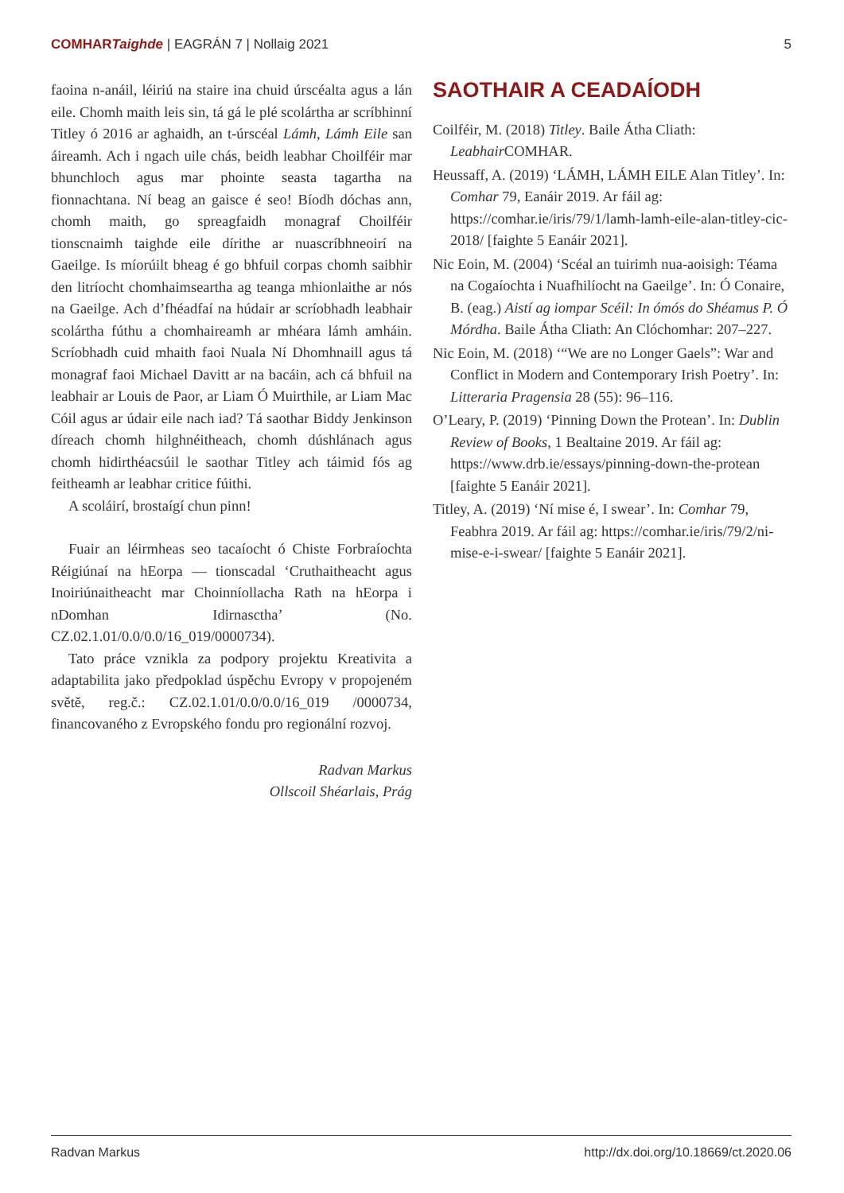COMHARTaighde | EAGRÁN 7 | Nollaig 2021 5
faoina n-anáil, léiriú na staire ina chuid úrscéalta agus a lán eile. Chomh maith leis sin, tá gá le plé scolártha ar scríbhinní Titley ó 2016 ar aghaidh, an t-úrscéal Lámh, Lámh Eile san áireamh. Ach i ngach uile chás, beidh leabhar Choilféir mar bhunchloch agus mar phointe seasta tagartha na fionnachtana. Ní beag an gaisce é seo! Bíodh dóchas ann, chomh maith, go spreagfaidh monagraf Choilféir tionscnaimh taighde eile dírithe ar nuascríbhneoirí na Gaeilge. Is míorúilt bheag é go bhfuil corpas chomh saibhir den litríocht chomhaimseartha ag teanga mhionlaithe ar nós na Gaeilge. Ach d’fhéadfaí na húdair ar scríobhadh leabhair scolártha fúthu a chomhaireamh ar mhéara lámh amháin. Scríobhadh cuid mhaith faoi Nuala Ní Dhomhnaill agus tá monagraf faoi Michael Davitt ar na bacáin, ach cá bhfuil na leabhair ar Louis de Paor, ar Liam Ó Muirthile, ar Liam Mac Cóil agus ar údair eile nach iad? Tá saothar Biddy Jenkinson díreach chomh hilghnéitheach, chomh dúshlánach agus chomh hidirthéacsúil le saothar Titley ach táimid fós ag feitheamh ar leabhar critice fúithi.
A scoláirí, brostaígí chun pinn!
Fuair an léirmheas seo tacaíocht ó Chiste Forbraíochta Réigiúnaí na hEorpa — tionscadal ‘Cruthaitheacht agus Inoiriúnaitheacht mar Choinníollacha Rath na hEorpa i nDomhan Idirnasctha’ (No. CZ.02.1.01/0.0/0.0/16_019/0000734).
Tato práce vznikla za podpory projektu Kreativita a adaptabilita jako předpoklad úspěchu Evropy v propojeném světě, reg.č.: CZ.02.1.01/0.0/0.0/16_019 /0000734, financovaného z Evropského fondu pro regionální rozvoj.
Radvan Markus
Ollscoil Shéarlais, Prág
SAOTHAIR A CEADAÍODH
Coilféir, M. (2018) Titley. Baile Átha Cliath: Leabhair COMHAR.
Heussaff, A. (2019) ‘LÁMH, LÁMH EILE Alan Titley’. In: Comhar 79, Eanáir 2019. Ar fáil ag: https://comhar.ie/iris/79/1/lamh-lamh-eile-alan-titley-cic-2018/ [faighte 5 Eanáir 2021].
Nic Eoin, M. (2004) ‘Scéal an tuirimh nua-aoisigh: Téama na Cogaíochta i Nuafhilíocht na Gaeilge’. In: Ó Conaire, B. (eag.) Aistí ag iompar Scéil: In ómós do Shéamus P. Ó Mórdha. Baile Átha Cliath: An Clóchomhar: 207–227.
Nic Eoin, M. (2018) ‘“We are no Longer Gaels”: War and Conflict in Modern and Contemporary Irish Poetry’. In: Litteraria Pragensia 28 (55): 96–116.
O’Leary, P. (2019) ‘Pinning Down the Protean’. In: Dublin Review of Books, 1 Bealtaine 2019. Ar fáil ag: https://www.drb.ie/essays/pinning-down-the-protean [faighte 5 Eanáir 2021].
Titley, A. (2019) ‘Ní mise é, I swear’. In: Comhar 79, Feabhra 2019. Ar fáil ag: https://comhar.ie/iris/79/2/ni-mise-e-i-swear/ [faighte 5 Eanáir 2021].
Radvan Markus http://dx.doi.org/10.18669/ct.2020.06